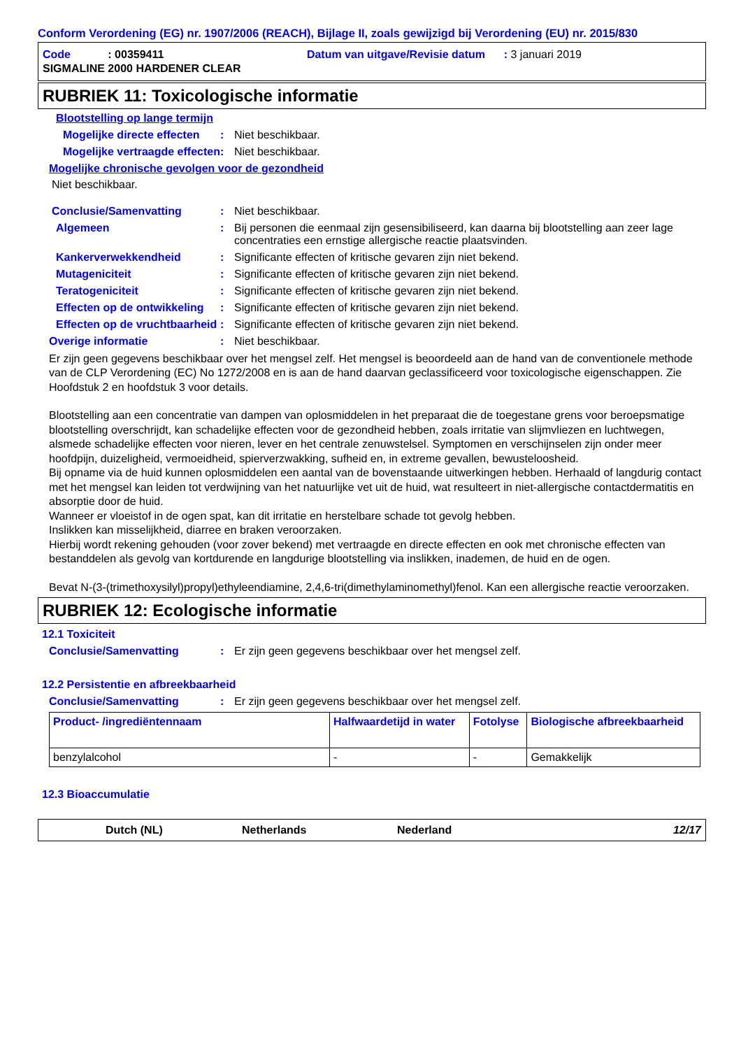Conform Verordening (EG) nr. 1907/2006 (REACH), Bijlage II, zoals gewijzigd bij Verordening (EU) nr. 2015/830
Code : 00359411 Datum van uitgave/Revisie datum : 3 januari 2019
SIGMALINE 2000 HARDENER CLEAR
RUBRIEK 11: Toxicologische informatie
Blootstelling op lange termijn
Mogelijke directe effecten: Niet beschikbaar.
Mogelijke vertraagde effecten: Niet beschikbaar.
Mogelijke chronische gevolgen voor de gezondheid
Niet beschikbaar.
Conclusie/Samenvatting: Niet beschikbaar.
Algemeen: Bij personen die eenmaal zijn gesensibiliseerd, kan daarna bij blootstelling aan zeer lage concentraties een ernstige allergische reactie plaatsvinden.
Kankerverwekkendheid: Significante effecten of kritische gevaren zijn niet bekend.
Mutageniciteit: Significante effecten of kritische gevaren zijn niet bekend.
Teratogeniciteit: Significante effecten of kritische gevaren zijn niet bekend.
Effecten op de ontwikkeling: Significante effecten of kritische gevaren zijn niet bekend.
Effecten op de vruchtbaarheid: Significante effecten of kritische gevaren zijn niet bekend.
Overige informatie: Niet beschikbaar.
Er zijn geen gegevens beschikbaar over het mengsel zelf. Het mengsel is beoordeeld aan de hand van de conventionele methode van de CLP Verordening (EC) No 1272/2008 en is aan de hand daarvan geclassificeerd voor toxicologische eigenschappen. Zie Hoofdstuk 2 en hoofdstuk 3 voor details.
Blootstelling aan een concentratie van dampen van oplosmiddelen in het preparaat die de toegestane grens voor beroepsmatige blootstelling overschrijdt, kan schadelijke effecten voor de gezondheid hebben, zoals irritatie van slijmvliezen en luchtwegen, alsmede schadelijke effecten voor nieren, lever en het centrale zenuwstelsel. Symptomen en verschijnselen zijn onder meer hoofdpijn, duizeligheid, vermoeidheid, spierverzwakking, sufheid en, in extreme gevallen, bewusteloosheid.
Bij opname via de huid kunnen oplosmiddelen een aantal van de bovenstaande uitwerkingen hebben. Herhaald of langdurig contact met het mengsel kan leiden tot verdwijning van het natuurlijke vet uit de huid, wat resulteert in niet-allergische contactdermatitis en absorptie door de huid.
Wanneer er vloeistof in de ogen spat, kan dit irritatie en herstelbare schade tot gevolg hebben.
Inslikken kan misselijkheid, diarree en braken veroorzaken.
Hierbij wordt rekening gehouden (voor zover bekend) met vertraagde en directe effecten en ook met chronische effecten van bestanddelen als gevolg van kortdurende en langdurige blootstelling via inslikken, inademen, de huid en de ogen.
Bevat N-(3-(trimethoxysilyl)propyl)ethyleendiamine, 2,4,6-tri(dimethylaminomethyl)fenol. Kan een allergische reactie veroorzaken.
RUBRIEK 12: Ecologische informatie
12.1 Toxiciteit
Conclusie/Samenvatting: Er zijn geen gegevens beschikbaar over het mengsel zelf.
12.2 Persistentie en afbreekbaarheid
Conclusie/Samenvatting: Er zijn geen gegevens beschikbaar over het mengsel zelf.
| Product- /ingrediëntennaam | Halfwaardetijd in water | Fotolyse | Biologische afbreekbaarheid |
| --- | --- | --- | --- |
| benzylalcohol | - | - | Gemakkelijk |
12.3 Bioaccumulatie
Dutch (NL) Netherlands Nederland 12/17